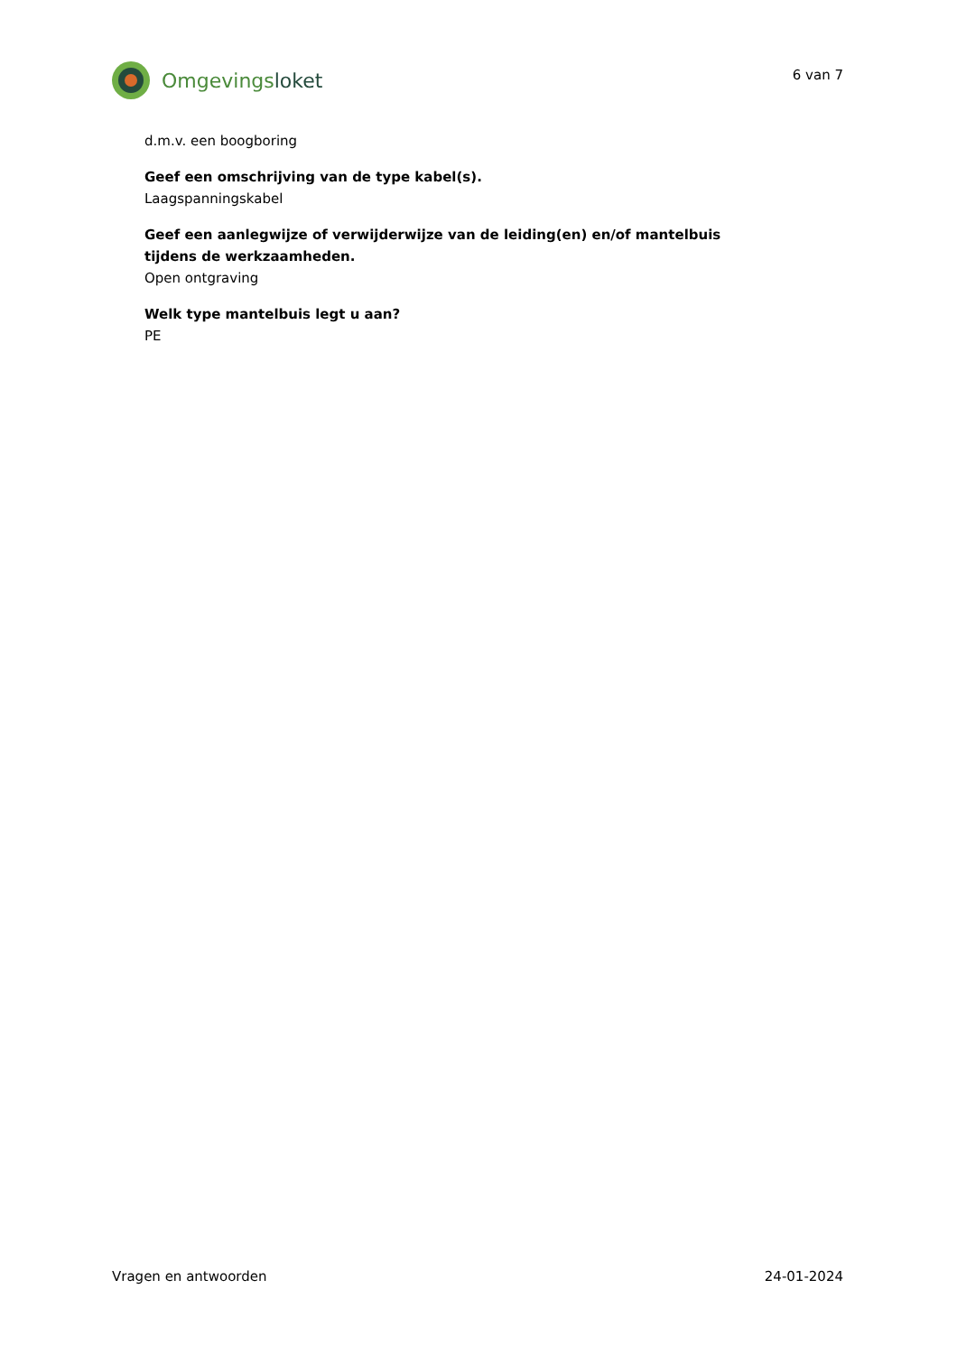Omgevingsloket
6 van 7
d.m.v. een boogboring
Geef een omschrijving van de type kabel(s).
Laagspanningskabel
Geef een aanlegwijze of verwijderwijze van de leiding(en) en/of mantelbuis tijdens de werkzaamheden.
Open ontgraving
Welk type mantelbuis legt u aan?
PE
Vragen en antwoorden 24-01-2024